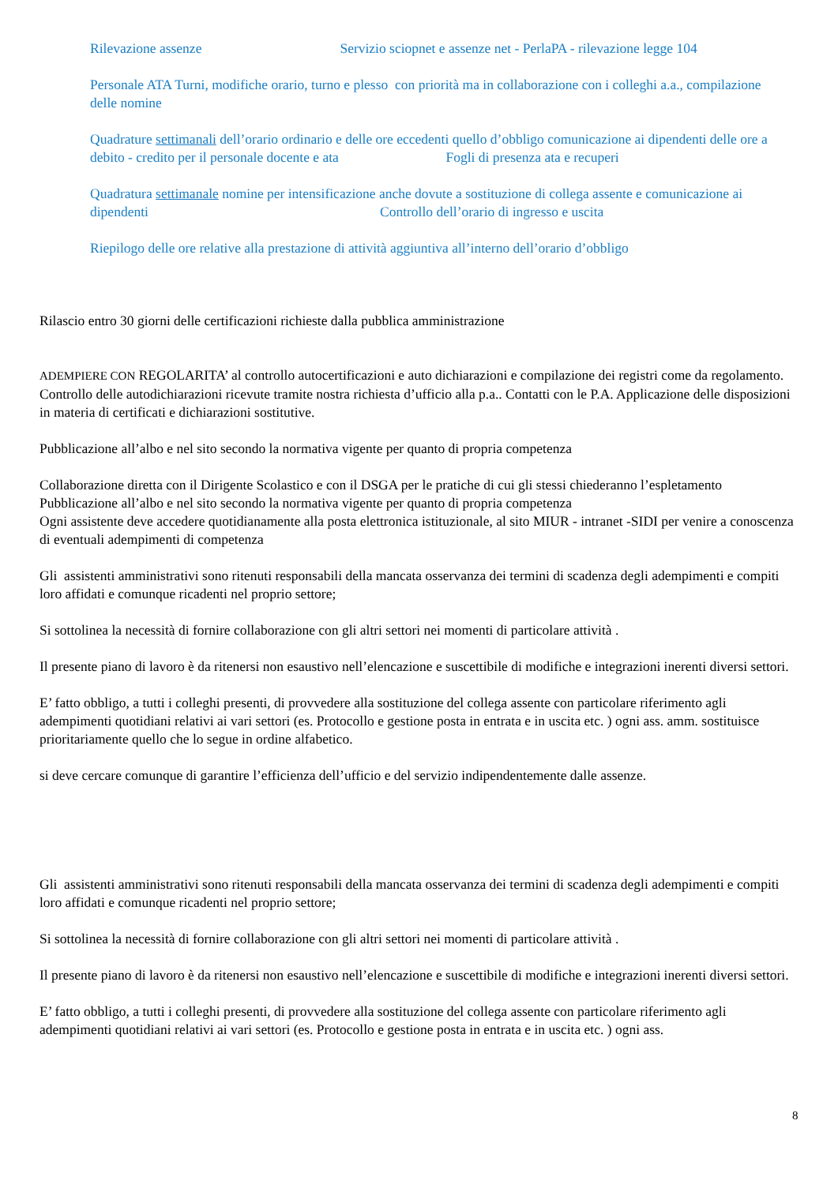Rilevazione assenze Servizio sciopnet e assenze net - PerlaPA - rilevazione legge 104
Personale ATA Turni, modifiche orario, turno e plesso con priorità ma in collaborazione con i colleghi a.a., compilazione delle nomine
Quadrature settimanali dell’orario ordinario e delle ore eccedenti quello d’obbligo comunicazione ai dipendenti delle ore a debito - credito per il personale docente e ata Fogli di presenza ata e recuperi
Quadratura settimanale nomine per intensificazione anche dovute a sostituzione di collega assente e comunicazione ai dipendenti Controllo dell’orario di ingresso e uscita
Riepilogo delle ore relative alla prestazione di attività aggiuntiva all’interno dell’orario d’obbligo
Rilascio entro 30 giorni delle certificazioni richieste dalla pubblica amministrazione
ADEMPIERE CON REGOLARITA’ al controllo autocertificazioni e auto dichiarazioni e compilazione dei registri come da regolamento. Controllo delle autodichiarazioni ricevute tramite nostra richiesta d’ufficio alla p.a.. Contatti con le P.A. Applicazione delle disposizioni in materia di certificati e dichiarazioni sostitutive.
Pubblicazione all’albo e nel sito secondo la normativa vigente per quanto di propria competenza
Collaborazione diretta con il Dirigente Scolastico e con il DSGA per le pratiche di cui gli stessi chiederanno l’espletamento
Pubblicazione all’albo e nel sito secondo la normativa vigente per quanto di propria competenza
Ogni assistente deve accedere quotidianamente alla posta elettronica istituzionale, al sito MIUR - intranet -SIDI per venire a conoscenza di eventuali adempimenti di competenza
Gli assistenti amministrativi sono ritenuti responsabili della mancata osservanza dei termini di scadenza degli adempimenti e compiti loro affidati e comunque ricadenti nel proprio settore;
Si sottolinea la necessità di fornire collaborazione con gli altri settori nei momenti di particolare attività .
Il presente piano di lavoro è da ritenersi non esaustivo nell’elencazione e suscettibile di modifiche e integrazioni inerenti diversi settori.
E’ fatto obbligo, a tutti i colleghi presenti, di provvedere alla sostituzione del collega assente con particolare riferimento agli adempimenti quotidiani relativi ai vari settori (es. Protocollo e gestione posta in entrata e in uscita etc. ) ogni ass. amm. sostituisce prioritariamente quello che lo segue in ordine alfabetico.
si deve cercare comunque di garantire l’efficienza dell’ufficio e del servizio indipendentemente dalle assenze.
Gli assistenti amministrativi sono ritenuti responsabili della mancata osservanza dei termini di scadenza degli adempimenti e compiti loro affidati e comunque ricadenti nel proprio settore;
Si sottolinea la necessità di fornire collaborazione con gli altri settori nei momenti di particolare attività .
Il presente piano di lavoro è da ritenersi non esaustivo nell’elencazione e suscettibile di modifiche e integrazioni inerenti diversi settori.
E’ fatto obbligo, a tutti i colleghi presenti, di provvedere alla sostituzione del collega assente con particolare riferimento agli adempimenti quotidiani relativi ai vari settori (es. Protocollo e gestione posta in entrata e in uscita etc. ) ogni ass.
8